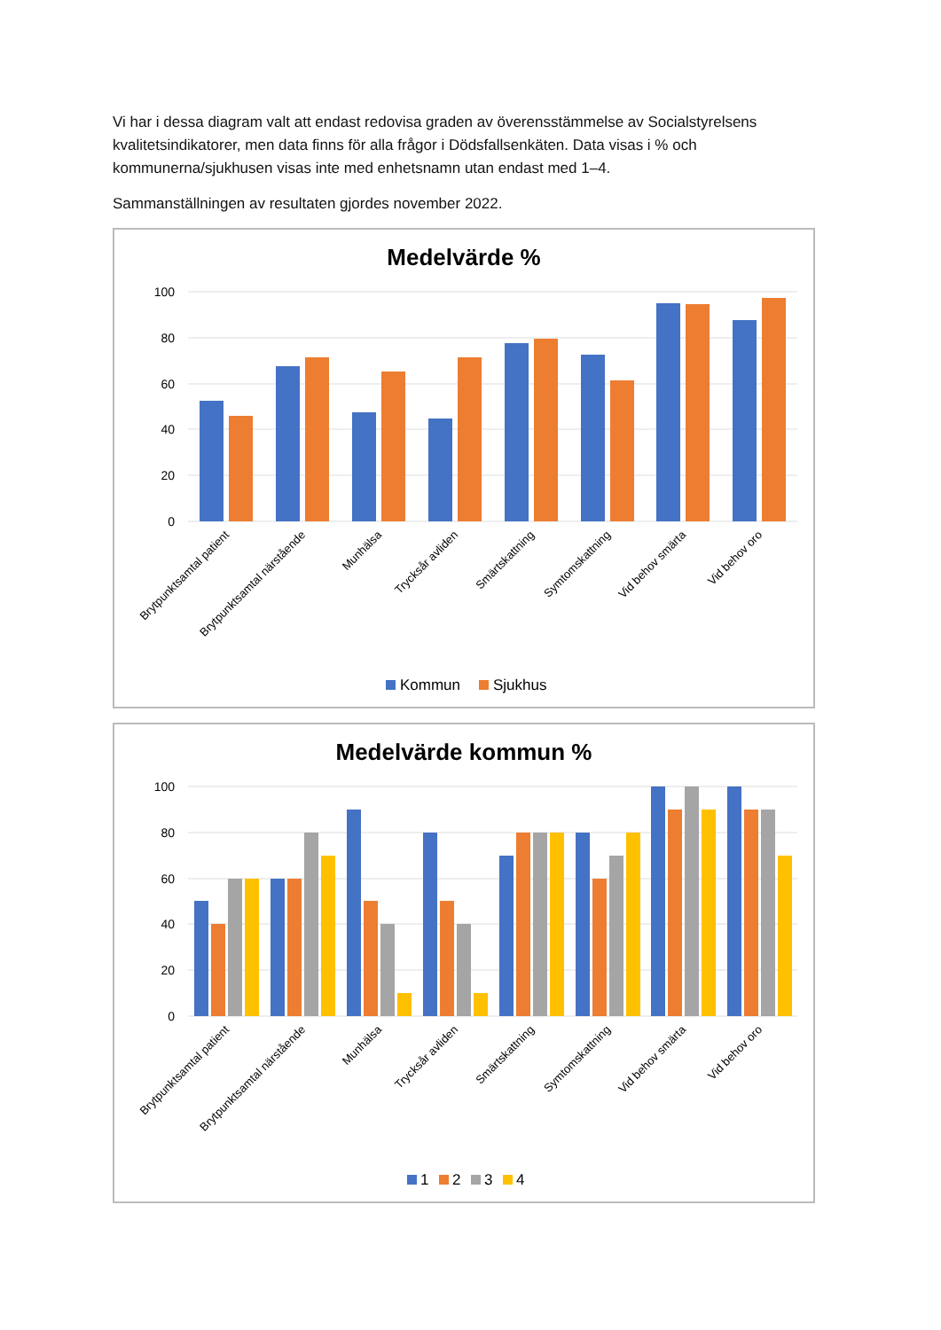Vi har i dessa diagram valt att endast redovisa graden av överensstämmelse av Socialstyrelsens kvalitetsindikatorer, men data finns för alla frågor i Dödsfallsenkäten. Data visas i % och kommunerna/sjukhusen visas inte med enhetsnamn utan endast med 1–4.
Sammanställningen av resultaten gjordes november 2022.
Medelvärde %
100
80
60
40
20
0
Brytpunktsamtal patient
Brytpunktsamtal närstående
Munhälsa
Trycksår avliden
Smärtskattning
Symtomskattning
Vid behov smärta
Vid behov oro
Kommun
Sjukhus
Medelvärde kommun %
100
80
60
40
20
0
Brytpunktsamtal patient
Brytpunktsamtal närstående
Munhälsa
Trycksår avliden
Smärtskattning
Symtomskattning
Vid behov smärta
Vid behov oro
1
2
3
4